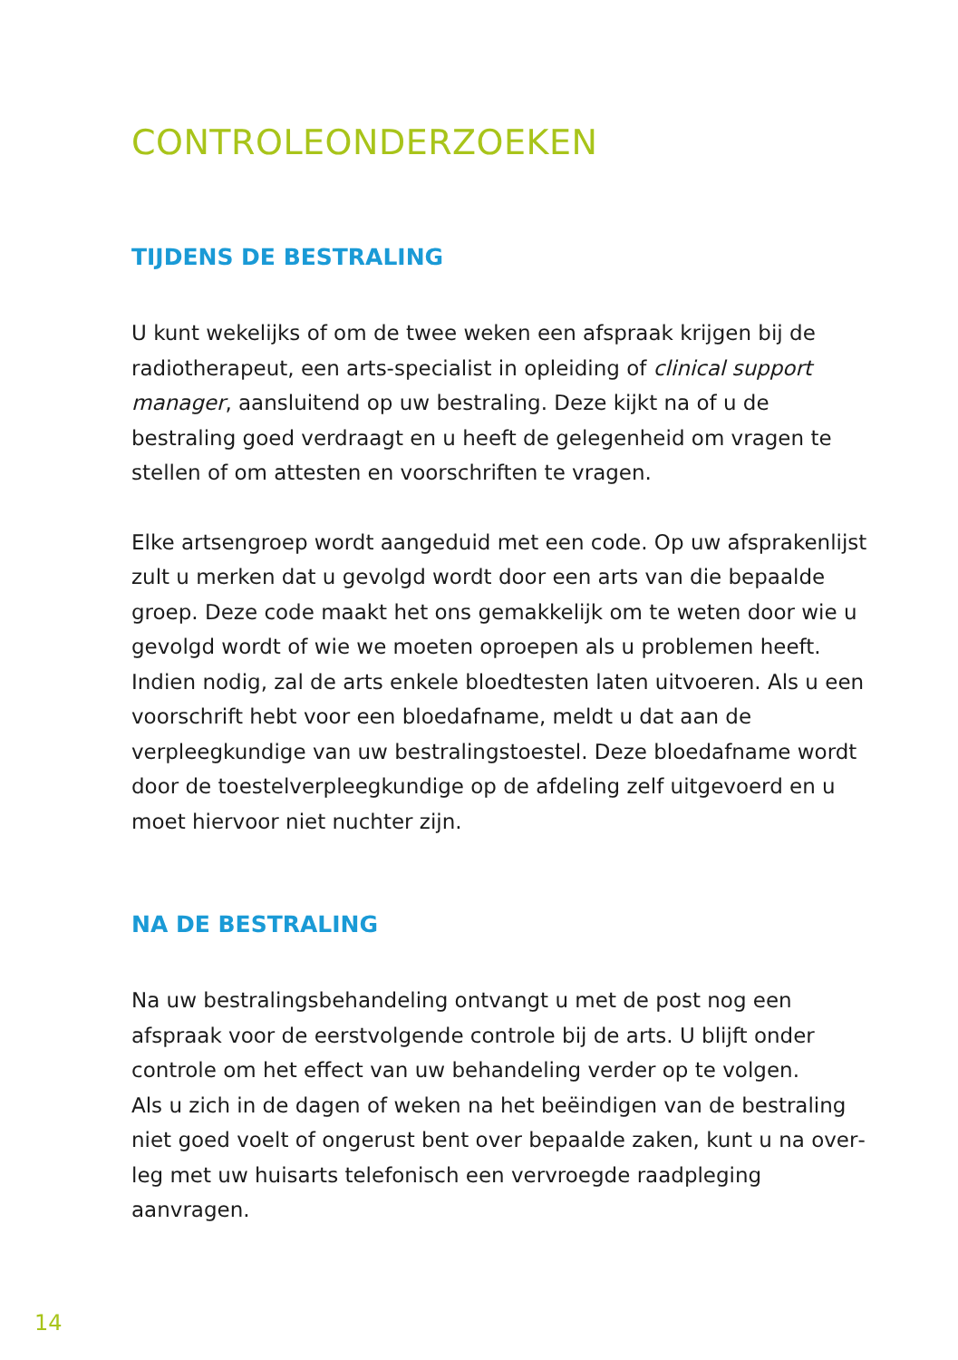CONTROLEONDERZOEKEN
TIJDENS DE BESTRALING
U kunt wekelijks of om de twee weken een afspraak krijgen bij de radiotherapeut, een arts-specialist in opleiding of clinical support manager, aansluitend op uw bestraling. Deze kijkt na of u de bestraling goed verdraagt en u heeft de gelegenheid om vragen te stellen of om attesten en voorschriften te vragen.
Elke artsengroep wordt aangeduid met een code. Op uw afspra­kenlijst zult u merken dat u gevolgd wordt door een arts van die bepaalde groep. Deze code maakt het ons gemakkelijk om te weten door wie u gevolgd wordt of wie we moeten oproepen als u pro­blemen heeft.
Indien nodig, zal de arts enkele bloedtesten laten uitvoeren. Als u een voorschrift hebt voor een bloedafname, meldt u dat aan de verpleegkundige van uw bestralingstoestel. Deze bloedafname wordt door de toestelverpleegkundige op de afdeling zelf uitgevoerd en u moet hiervoor niet nuchter zijn.
NA DE BESTRALING
Na uw bestralingsbehandeling ontvangt u met de post nog een afspraak voor de eerstvolgende controle bij de arts. U blijft onder controle om het effect van uw behandeling verder op te volgen.
Als u zich in de dagen of weken na het beëindigen van de bestraling niet goed voelt of ongerust bent over bepaalde zaken, kunt u na over­leg met uw huisarts telefonisch een vervroegde raadpleging aanvragen.
14